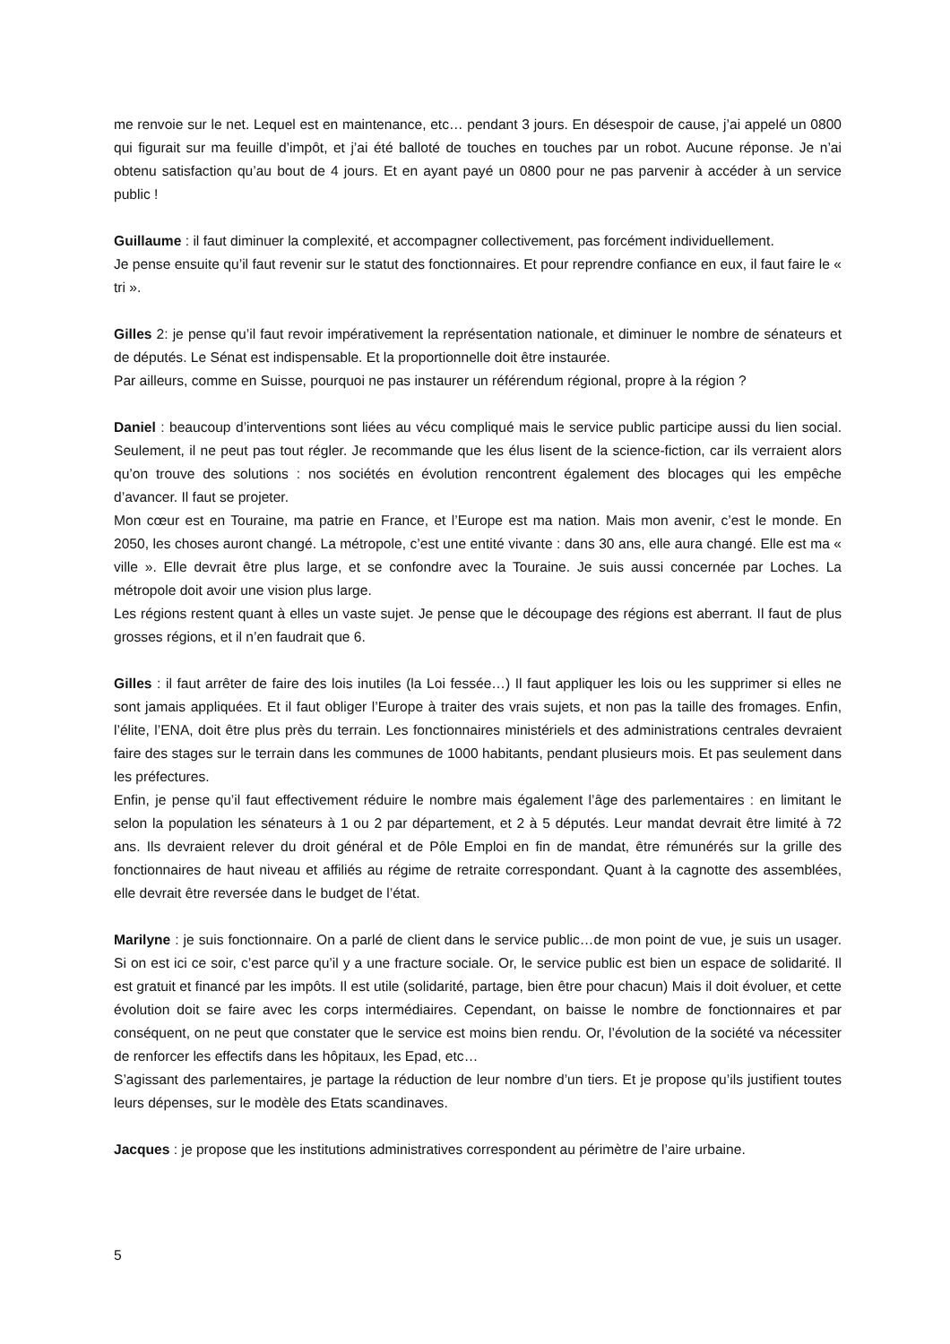me renvoie sur le net. Lequel est en maintenance, etc… pendant 3 jours. En désespoir de cause, j’ai appelé un 0800 qui figurait sur ma feuille d’impôt, et j’ai été balloté de touches en touches par un robot. Aucune réponse. Je n’ai obtenu satisfaction qu’au bout de 4 jours. Et en ayant payé un 0800 pour ne pas parvenir à accéder à un service public !
Guillaume : il faut diminuer la complexité, et accompagner collectivement, pas forcément individuellement.
Je pense ensuite qu’il faut revenir sur le statut des fonctionnaires. Et pour reprendre confiance en eux, il faut faire le « tri ».
Gilles 2: je pense qu’il faut revoir impérativement la représentation nationale, et diminuer le nombre de sénateurs et de députés. Le Sénat est indispensable. Et la proportionnelle doit être instaurée.
Par ailleurs, comme en Suisse, pourquoi ne pas instaurer un référendum régional, propre à la région ?
Daniel : beaucoup d’interventions sont liées au vécu compliqué mais le service public participe aussi du lien social. Seulement, il ne peut pas tout régler. Je recommande que les élus lisent de la science-fiction, car ils verraient alors qu’on trouve des solutions : nos sociétés en évolution rencontrent également des blocages qui les empêche d’avancer. Il faut se projeter.
Mon cœur est en Touraine, ma patrie en France, et l’Europe est ma nation. Mais mon avenir, c’est le monde. En 2050, les choses auront changé. La métropole, c’est une entité vivante : dans 30 ans, elle aura changé. Elle est ma « ville ». Elle devrait être plus large, et se confondre avec la Touraine. Je suis aussi concernée par Loches. La métropole doit avoir une vision plus large.
Les régions restent quant à elles un vaste sujet. Je pense que le découpage des régions est aberrant. Il faut de plus grosses régions, et il n’en faudrait que 6.
Gilles : il faut arrêter de faire des lois inutiles (la Loi fessée…) Il faut appliquer les lois ou les supprimer si elles ne sont jamais appliquées. Et il faut obliger l’Europe à traiter des vrais sujets, et non pas la taille des fromages. Enfin, l’élite, l’ENA, doit être plus près du terrain. Les fonctionnaires ministériels et des administrations centrales devraient faire des stages sur le terrain dans les communes de 1000 habitants, pendant plusieurs mois. Et pas seulement dans les préfectures.
Enfin, je pense qu’il faut effectivement réduire le nombre mais également l’âge des parlementaires : en limitant le selon la population les sénateurs à 1 ou 2 par département, et 2 à 5 députés. Leur mandat devrait être limité à 72 ans. Ils devraient relever du droit général et de Pôle Emploi en fin de mandat, être rémunérés sur la grille des fonctionnaires de haut niveau et affiliés au régime de retraite correspondant. Quant à la cagnotte des assemblées, elle devrait être reversée dans le budget de l’état.
Marilyne : je suis fonctionnaire. On a parlé de client dans le service public…de mon point de vue, je suis un usager. Si on est ici ce soir, c’est parce qu’il y a une fracture sociale. Or, le service public est bien un espace de solidarité. Il est gratuit et financé par les impôts. Il est utile (solidarité, partage, bien être pour chacun) Mais il doit évoluer, et cette évolution doit se faire avec les corps intermédiaires. Cependant, on baisse le nombre de fonctionnaires et par conséquent, on ne peut que constater que le service est moins bien rendu. Or, l’évolution de la société va nécessiter de renforcer les effectifs dans les hôpitaux, les Epad, etc…
S’agissant des parlementaires, je partage la réduction de leur nombre d’un tiers. Et je propose qu’ils justifient toutes leurs dépenses, sur le modèle des Etats scandinaves.
Jacques : je propose que les institutions administratives correspondent au périmètre de l’aire urbaine.
5